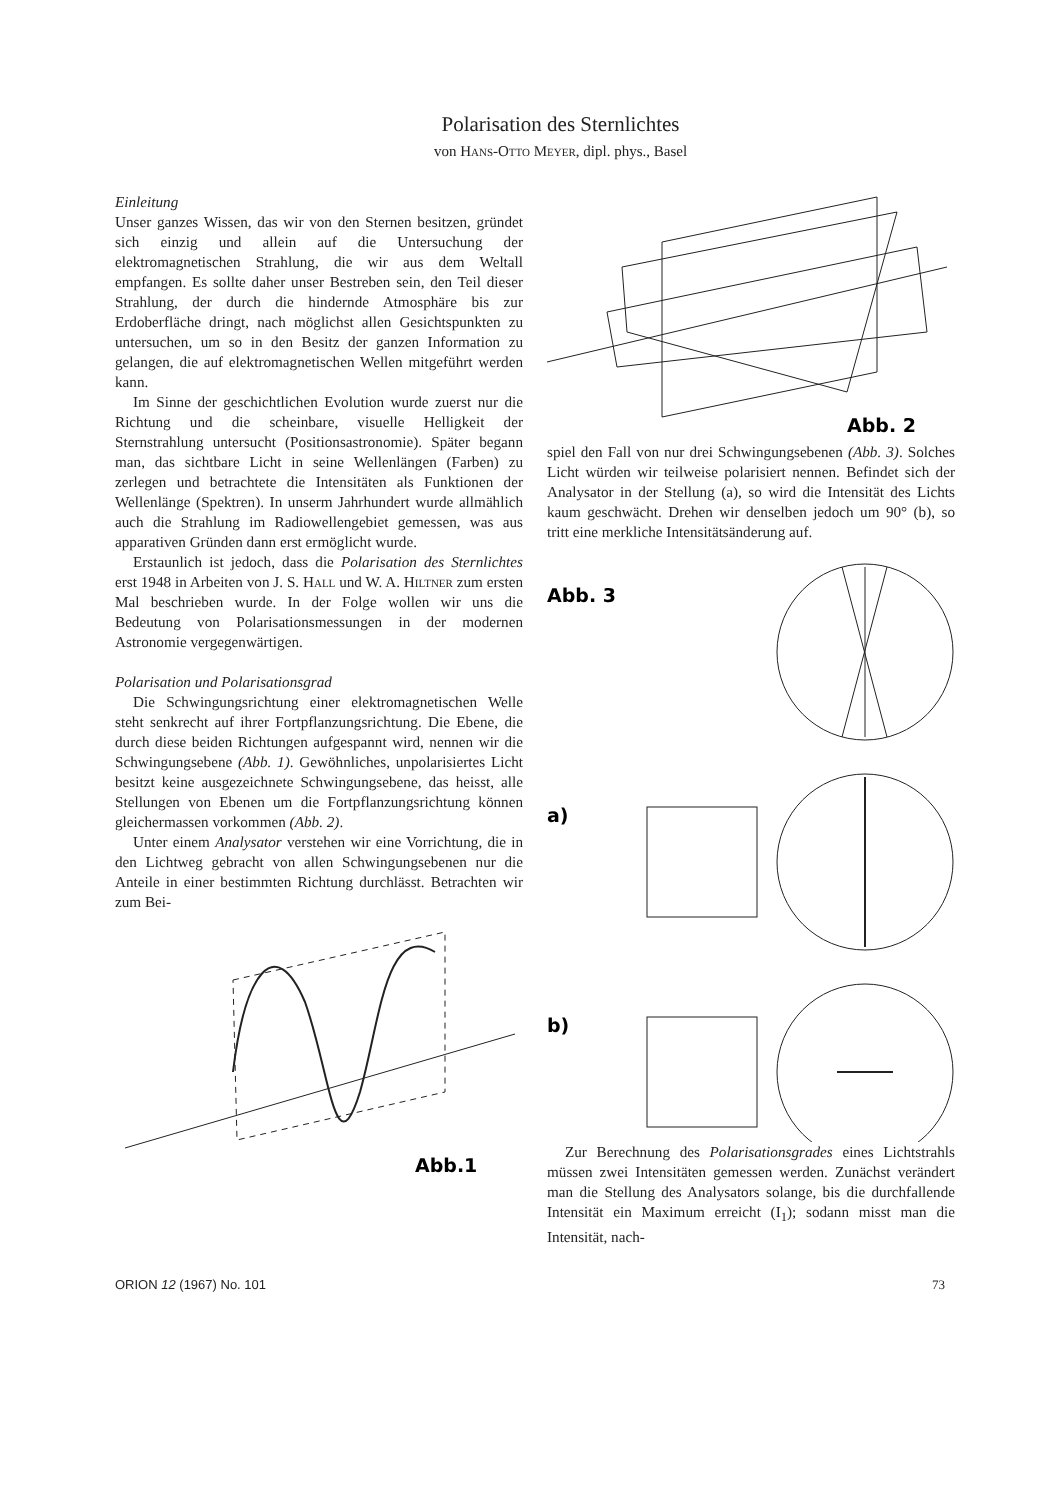Polarisation des Sternlichtes
von Hans-Otto Meyer, dipl. phys., Basel
Einleitung
Unser ganzes Wissen, das wir von den Sternen besitzen, gründet sich einzig und allein auf die Untersuchung der elektromagnetischen Strahlung, die wir aus dem Weltall empfangen. Es sollte daher unser Bestreben sein, den Teil dieser Strahlung, der durch die hindernde Atmosphäre bis zur Erdoberfläche dringt, nach möglichst allen Gesichtspunkten zu untersuchen, um so in den Besitz der ganzen Information zu gelangen, die auf elektromagnetischen Wellen mitgeführt werden kann.
Im Sinne der geschichtlichen Evolution wurde zuerst nur die Richtung und die scheinbare, visuelle Helligkeit der Sternstrahlung untersucht (Positionsastronomie). Später begann man, das sichtbare Licht in seine Wellenlängen (Farben) zu zerlegen und betrachtete die Intensitäten als Funktionen der Wellenlänge (Spektren). In unserm Jahrhundert wurde allmählich auch die Strahlung im Radiowellengebiet gemessen, was aus apparativen Gründen dann erst ermöglicht wurde.
Erstaunlich ist jedoch, dass die Polarisation des Sternlichtes erst 1948 in Arbeiten von J. S. Hall und W. A. Hiltner zum ersten Mal beschrieben wurde. In der Folge wollen wir uns die Bedeutung von Polarisationsmessungen in der modernen Astronomie vergegenwärtigen.
Polarisation und Polarisationsgrad
Die Schwingungsrichtung einer elektromagnetischen Welle steht senkrecht auf ihrer Fortpflanzungsrichtung. Die Ebene, die durch diese beiden Richtungen aufgespannt wird, nennen wir die Schwingungsebene (Abb. 1). Gewöhnliches, unpolarisiertes Licht besitzt keine ausgezeichnete Schwingungsebene, das heisst, alle Stellungen von Ebenen um die Fortpflanzungsrichtung können gleichermassen vorkommen (Abb. 2).
Unter einem Analysator verstehen wir eine Vorrichtung, die in den Lichtweg gebracht von allen Schwingungsebenen nur die Anteile in einer bestimmten Richtung durchlässt. Betrachten wir zum Bei-
Abb.1
Abb. 2
spiel den Fall von nur drei Schwingungsebenen (Abb. 3). Solches Licht würden wir teilweise polarisiert nennen. Befindet sich der Analysator in der Stellung (a), so wird die Intensität des Lichts kaum geschwächt. Drehen wir denselben jedoch um 90° (b), so tritt eine merkliche Intensitätsänderung auf.
Abb. 3
a)
b)
Zur Berechnung des Polarisationsgrades eines Lichtstrahls müssen zwei Intensitäten gemessen werden. Zunächst verändert man die Stellung des Analysators solange, bis die durchfallende Intensität ein Maximum erreicht (I<sub>1</sub>); sodann misst man die Intensität, nach-
ORION 12 (1967) No. 101 73